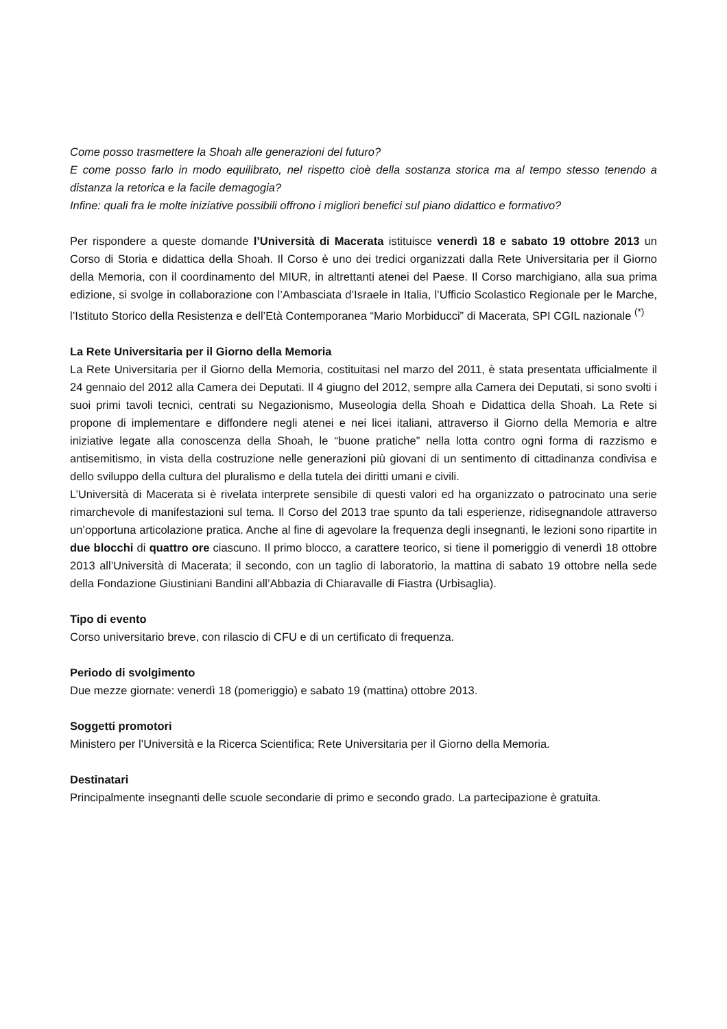Come posso trasmettere la Shoah alle generazioni del futuro?
E come posso farlo in modo equilibrato, nel rispetto cioè della sostanza storica ma al tempo stesso tenendo a distanza la retorica e la facile demagogia?
Infine: quali fra le molte iniziative possibili offrono i migliori benefici sul piano didattico e formativo?
Per rispondere a queste domande l’Università di Macerata istituisce venerdì 18 e sabato 19 ottobre 2013 un Corso di Storia e didattica della Shoah. Il Corso è uno dei tredici organizzati dalla Rete Universitaria per il Giorno della Memoria, con il coordinamento del MIUR, in altrettanti atenei del Paese. Il Corso marchigiano, alla sua prima edizione, si svolge in collaborazione con l’Ambasciata d’Israele in Italia, l’Ufficio Scolastico Regionale per le Marche, l’Istituto Storico della Resistenza e dell’Età Contemporanea “Mario Morbiducci” di Macerata, SPI CGIL nazionale <sup>(*)</sup>
La Rete Universitaria per il Giorno della Memoria
La Rete Universitaria per il Giorno della Memoria, costituitasi nel marzo del 2011, è stata presentata ufficialmente il 24 gennaio del 2012 alla Camera dei Deputati. Il 4 giugno del 2012, sempre alla Camera dei Deputati, si sono svolti i suoi primi tavoli tecnici, centrati su Negazionismo, Museologia della Shoah e Didattica della Shoah. La Rete si propone di implementare e diffondere negli atenei e nei licei italiani, attraverso il Giorno della Memoria e altre iniziative legate alla conoscenza della Shoah, le “buone pratiche” nella lotta contro ogni forma di razzismo e antisemitismo, in vista della costruzione nelle generazioni più giovani di un sentimento di cittadinanza condivisa e dello sviluppo della cultura del pluralismo e della tutela dei diritti umani e civili.
L’Università di Macerata si è rivelata interprete sensibile di questi valori ed ha organizzato o patrocinato una serie rimarchevole di manifestazioni sul tema. Il Corso del 2013 trae spunto da tali esperienze, ridisegnandole attraverso un’opportuna articolazione pratica. Anche al fine di agevolare la frequenza degli insegnanti, le lezioni sono ripartite in due blocchi di quattro ore ciascuno. Il primo blocco, a carattere teorico, si tiene il pomeriggio di venerdì 18 ottobre 2013 all’Università di Macerata; il secondo, con un taglio di laboratorio, la mattina di sabato 19 ottobre nella sede della Fondazione Giustiniani Bandini all’Abbazia di Chiaravalle di Fiastra (Urbisaglia).
Tipo di evento
Corso universitario breve, con rilascio di CFU e di un certificato di frequenza.
Periodo di svolgimento
Due mezze giornate: venerdì 18 (pomeriggio) e sabato 19 (mattina) ottobre 2013.
Soggetti promotori
Ministero per l’Università e la Ricerca Scientifica; Rete Universitaria per il Giorno della Memoria.
Destinatari
Principalmente insegnanti delle scuole secondarie di primo e secondo grado. La partecipazione è gratuita.